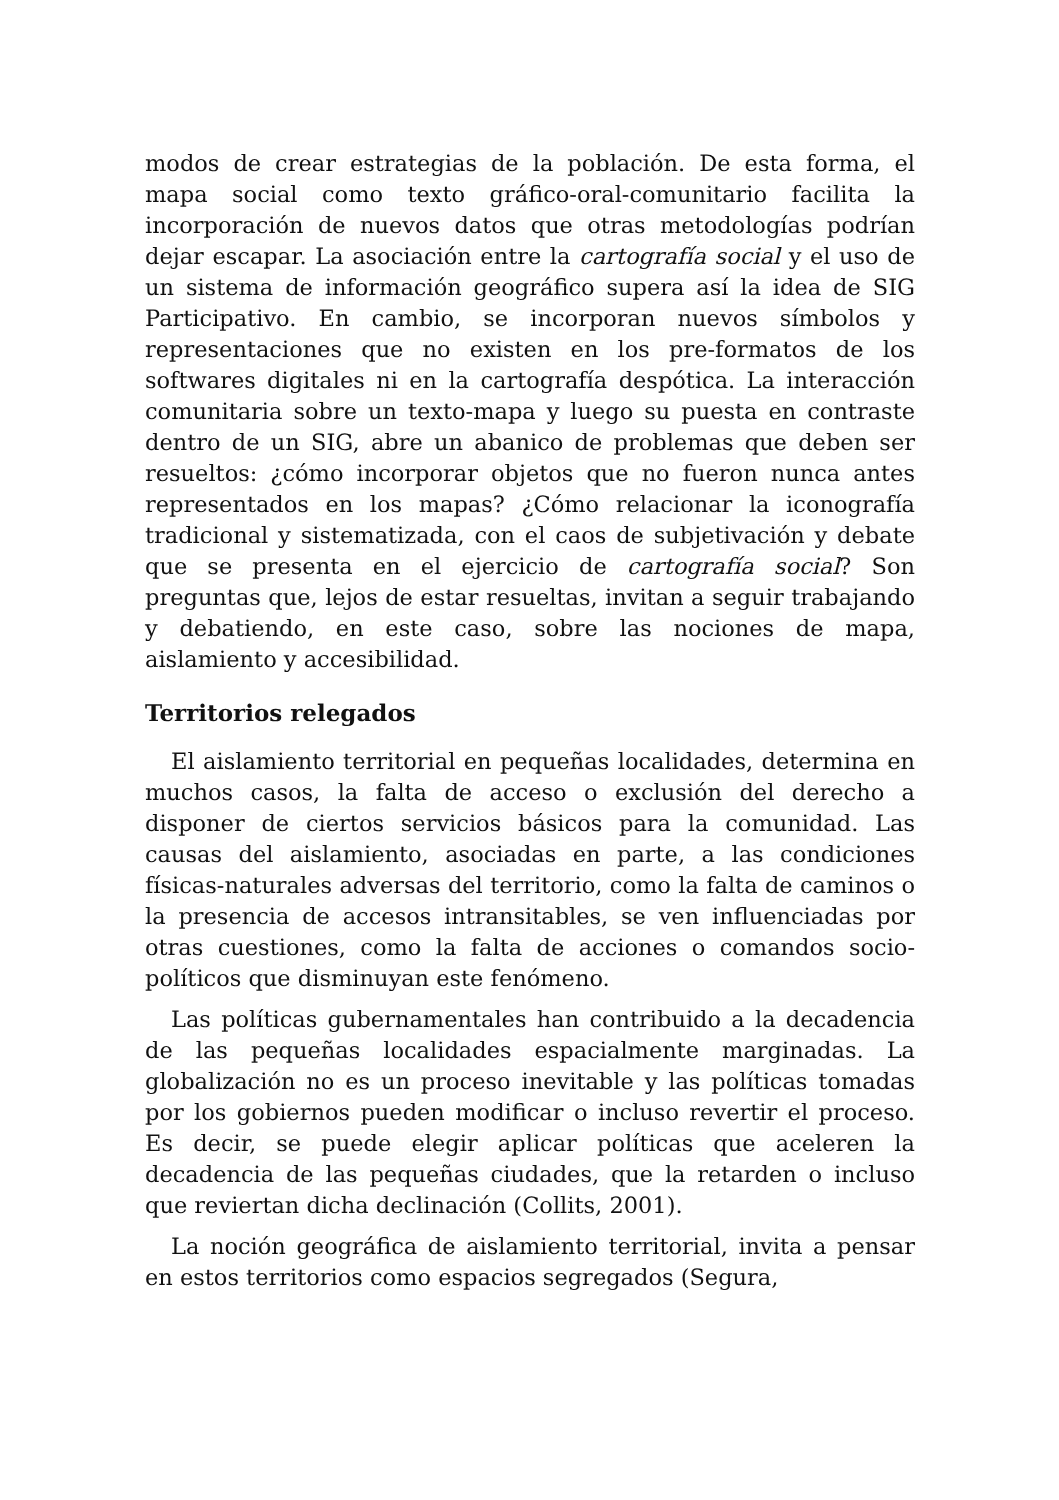modos de crear estrategias de la población. De esta forma, el mapa social como texto gráfico-oral-comunitario facilita la incorporación de nuevos datos que otras metodologías podrían dejar escapar. La asociación entre la cartografía social y el uso de un sistema de información geográfico supera así la idea de SIG Participativo. En cambio, se incorporan nuevos símbolos y representaciones que no existen en los pre-formatos de los softwares digitales ni en la cartografía despótica. La interacción comunitaria sobre un texto-mapa y luego su puesta en contraste dentro de un SIG, abre un abanico de problemas que deben ser resueltos: ¿cómo incorporar objetos que no fueron nunca antes representados en los mapas? ¿Cómo relacionar la iconografía tradicional y sistematizada, con el caos de subjetivación y debate que se presenta en el ejercicio de cartografía social? Son preguntas que, lejos de estar resueltas, invitan a seguir trabajando y debatiendo, en este caso, sobre las nociones de mapa, aislamiento y accesibilidad.
Territorios relegados
El aislamiento territorial en pequeñas localidades, determina en muchos casos, la falta de acceso o exclusión del derecho a disponer de ciertos servicios básicos para la comunidad. Las causas del aislamiento, asociadas en parte, a las condiciones físicas-naturales adversas del territorio, como la falta de caminos o la presencia de accesos intransitables, se ven influenciadas por otras cuestiones, como la falta de acciones o comandos socio-políticos que disminuyan este fenómeno.
Las políticas gubernamentales han contribuido a la decadencia de las pequeñas localidades espacialmente marginadas. La globalización no es un proceso inevitable y las políticas tomadas por los gobiernos pueden modificar o incluso revertir el proceso. Es decir, se puede elegir aplicar políticas que aceleren la decadencia de las pequeñas ciudades, que la retarden o incluso que reviertan dicha declinación (Collits, 2001).
La noción geográfica de aislamiento territorial, invita a pensar en estos territorios como espacios segregados (Segura,